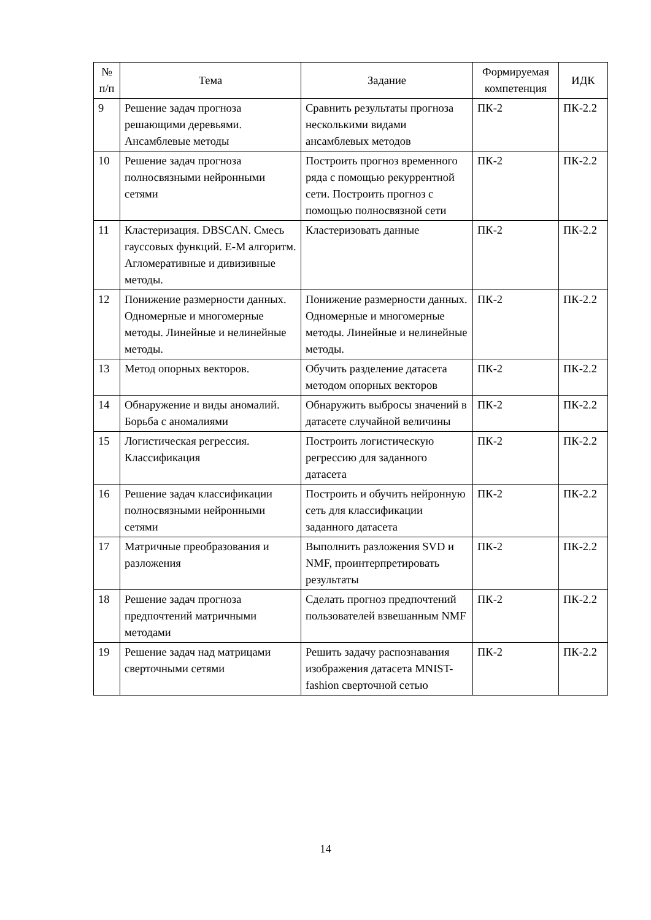| № п/п | Тема | Задание | Формируемая компетенция | ИДК |
| --- | --- | --- | --- | --- |
| 9 | Решение задач прогноза решающими деревьями. Ансамблевые методы | Сравнить результаты прогноза несколькими видами ансамблевых методов | ПК-2 | ПК-2.2 |
| 10 | Решение задач прогноза полносвязными нейронными сетями | Построить прогноз временного ряда с помощью рекуррентной сети. Построить прогноз с помощью полносвязной сети | ПК-2 | ПК-2.2 |
| 11 | Кластеризация. DBSCAN. Смесь гауссовых функций. E-M алгоритм. Агломеративные и дивизивные методы. | Кластеризовать данные | ПК-2 | ПК-2.2 |
| 12 | Понижение размерности данных. Одномерные и многомерные методы. Линейные и нелинейные методы. | Понижение размерности данных. Одномерные и многомерные методы. Линейные и нелинейные методы. | ПК-2 | ПК-2.2 |
| 13 | Метод опорных векторов. | Обучить разделение датасета методом опорных векторов | ПК-2 | ПК-2.2 |
| 14 | Обнаружение и виды аномалий. Борьба с аномалиями | Обнаружить выбросы значений в датасете случайной величины | ПК-2 | ПК-2.2 |
| 15 | Логистическая регрессия. Классификация | Построить логистическую регрессию для заданного датасета | ПК-2 | ПК-2.2 |
| 16 | Решение задач классификации полносвязными нейронными сетями | Построить и обучить нейронную сеть для классификации заданного датасета | ПК-2 | ПК-2.2 |
| 17 | Матричные преобразования и разложения | Выполнить разложения SVD и NMF, проинтерпретировать результаты | ПК-2 | ПК-2.2 |
| 18 | Решение задач прогноза предпочтений матричными методами | Сделать прогноз предпочтений пользователей взвешанным NMF | ПК-2 | ПК-2.2 |
| 19 | Решение задач над матрицами сверточными сетями | Решить задачу распознавания изображения датасета MNIST-fashion сверточной сетью | ПК-2 | ПК-2.2 |
14